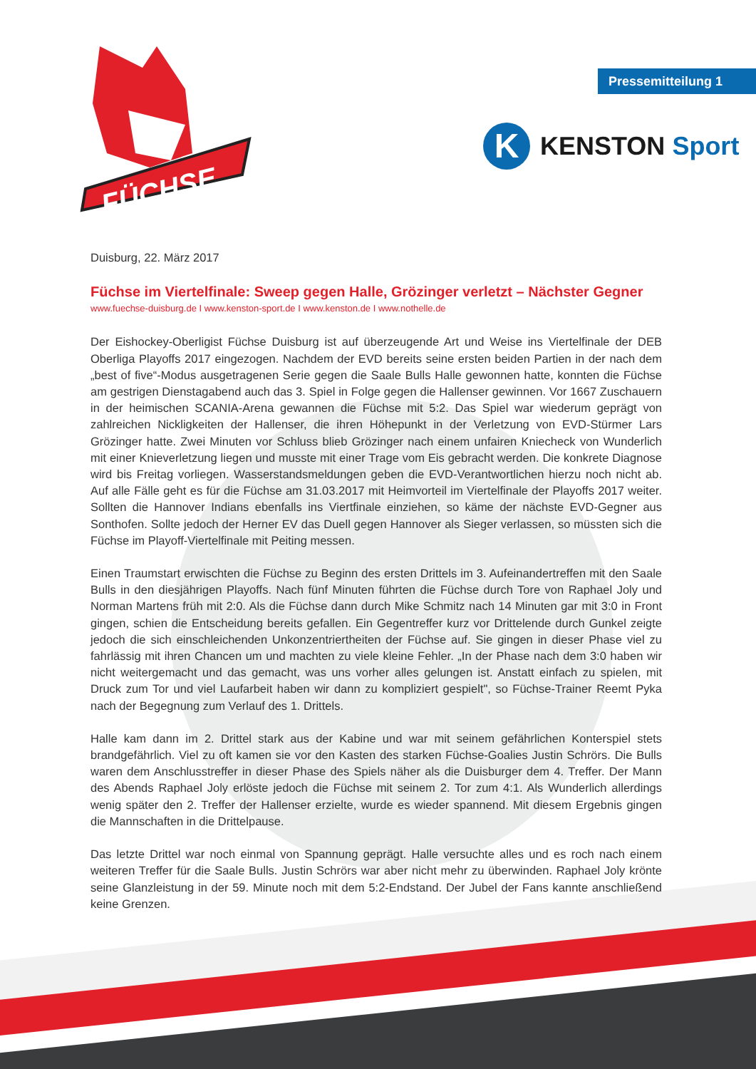FÜCHSE
Pressemitteilung 1
K
KENSTON Sport
Duisburg, 22. März 2017
Füchse im Viertelfinale: Sweep gegen Halle, Grözinger verletzt – Nächster Gegner
www.fuechse-duisburg.de I www.kenston-sport.de I www.kenston.de I www.nothelle.de
Der Eishockey-Oberligist Füchse Duisburg ist auf überzeugende Art und Weise ins Viertelfinale der DEB Oberliga Playoffs 2017 eingezogen. Nachdem der EVD bereits seine ersten beiden Partien in der nach dem „best of five“-Modus ausgetragenen Serie gegen die Saale Bulls Halle gewonnen hatte, konnten die Füchse am gestrigen Dienstagabend auch das 3. Spiel in Folge gegen die Hallenser gewinnen. Vor 1667 Zuschauern in der heimischen SCANIA-Arena gewannen die Füchse mit 5:2. Das Spiel war wiederum geprägt von zahlreichen Nickligkeiten der Hallenser, die ihren Höhepunkt in der Verletzung von EVD-Stürmer Lars Grözinger hatte. Zwei Minuten vor Schluss blieb Grözinger nach einem unfairen Kniecheck von Wunderlich mit einer Knieverletzung liegen und musste mit einer Trage vom Eis gebracht werden. Die konkrete Diagnose wird bis Freitag vorliegen. Wasserstandsmeldungen geben die EVD-Verantwortlichen hierzu noch nicht ab. Auf alle Fälle geht es für die Füchse am 31.03.2017 mit Heimvorteil im Viertelfinale der Playoffs 2017 weiter. Sollten die Hannover Indians ebenfalls ins Viertfinale einziehen, so käme der nächste EVD-Gegner aus Sonthofen. Sollte jedoch der Herner EV das Duell gegen Hannover als Sieger verlassen, so müssten sich die Füchse im Playoff-Viertelfinale mit Peiting messen.
Einen Traumstart erwischten die Füchse zu Beginn des ersten Drittels im 3. Aufeinandertreffen mit den Saale Bulls in den diesjährigen Playoffs. Nach fünf Minuten führten die Füchse durch Tore von Raphael Joly und Norman Martens früh mit 2:0. Als die Füchse dann durch Mike Schmitz nach 14 Minuten gar mit 3:0 in Front gingen, schien die Entscheidung bereits gefallen. Ein Gegentreffer kurz vor Drittelende durch Gunkel zeigte jedoch die sich einschleichenden Unkonzentriertheiten der Füchse auf. Sie gingen in dieser Phase viel zu fahrlässig mit ihren Chancen um und machten zu viele kleine Fehler. „In der Phase nach dem 3:0 haben wir nicht weitergemacht und das gemacht, was uns vorher alles gelungen ist. Anstatt einfach zu spielen, mit Druck zum Tor und viel Laufarbeit haben wir dann zu kompliziert gespielt", so Füchse-Trainer Reemt Pyka nach der Begegnung zum Verlauf des 1. Drittels.
Halle kam dann im 2. Drittel stark aus der Kabine und war mit seinem gefährlichen Konterspiel stets brandgefährlich. Viel zu oft kamen sie vor den Kasten des starken Füchse-Goalies Justin Schrörs. Die Bulls waren dem Anschlusstreffer in dieser Phase des Spiels näher als die Duisburger dem 4. Treffer. Der Mann des Abends Raphael Joly erlöste jedoch die Füchse mit seinem 2. Tor zum 4:1. Als Wunderlich allerdings wenig später den 2. Treffer der Hallenser erzielte, wurde es wieder spannend. Mit diesem Ergebnis gingen die Mannschaften in die Drittelpause.
Das letzte Drittel war noch einmal von Spannung geprägt. Halle versuchte alles und es roch nach einem weiteren Treffer für die Saale Bulls. Justin Schrörs war aber nicht mehr zu überwinden. Raphael Joly krönte seine Glanzleistung in der 59. Minute noch mit dem 5:2-Endstand. Der Jubel der Fans kannte anschließend keine Grenzen.